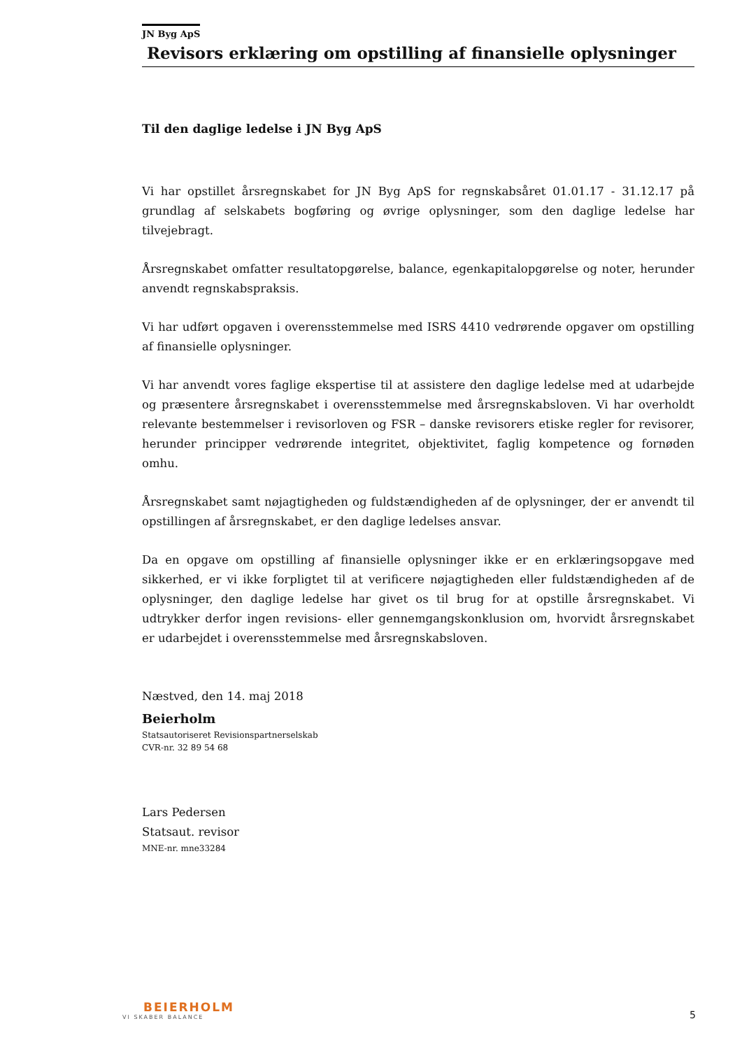JN Byg ApS
Revisors erklæring om opstilling af finansielle oplysninger
Til den daglige ledelse i JN Byg ApS
Vi har opstillet årsregnskabet for JN Byg ApS for regnskabsåret 01.01.17 - 31.12.17 på grundlag af selskabets bogføring og øvrige oplysninger, som den daglige ledelse har tilvejebragt.
Årsregnskabet omfatter resultatopgørelse, balance, egenkapitalopgørelse og noter, herunder anvendt regnskabspraksis.
Vi har udført opgaven i overensstemmelse med ISRS 4410 vedrørende opgaver om opstilling af finansielle oplysninger.
Vi har anvendt vores faglige ekspertise til at assistere den daglige ledelse med at udarbejde og præsentere årsregnskabet i overensstemmelse med årsregnskabsloven. Vi har overholdt relevante bestemmelser i revisorloven og FSR – danske revisorers etiske regler for revisorer, herunder principper vedrørende integritet, objektivitet, faglig kompetence og fornøden omhu.
Årsregnskabet samt nøjagtigheden og fuldstændigheden af de oplysninger, der er anvendt til opstillingen af årsregnskabet, er den daglige ledelses ansvar.
Da en opgave om opstilling af finansielle oplysninger ikke er en erklæringsopgave med sikkerhed, er vi ikke forpligtet til at verificere nøjagtigheden eller fuldstændigheden af de oplysninger, den daglige ledelse har givet os til brug for at opstille årsregnskabet. Vi udtrykker derfor ingen revisions- eller gennemgangskonklusion om, hvorvidt årsregnskabet er udarbejdet i overensstemmelse med årsregnskabsloven.
Næstved, den 14. maj 2018
Beierholm
Statsautoriseret Revisionspartnerselskab
CVR-nr. 32 89 54 68
Lars Pedersen
Statsaut. revisor
MNE-nr. mne33284
BEIERHOLM
VI SKABER BALANCE
5